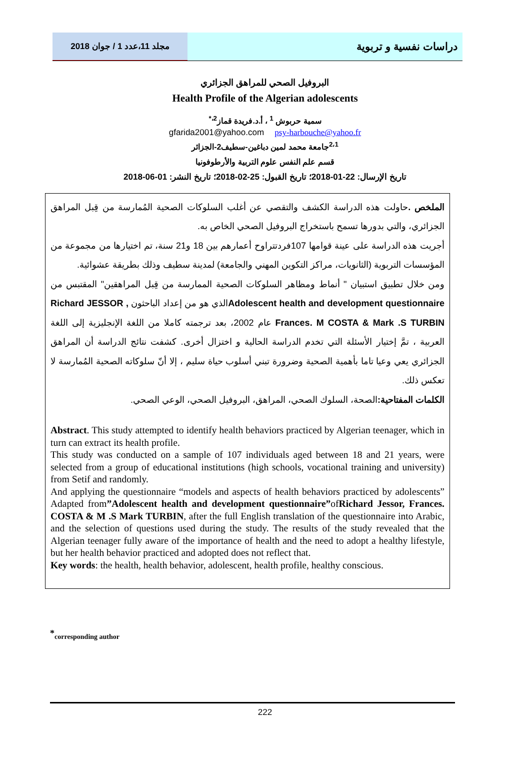مجلد 11،عدد 1 / جوان 2018
دراسات نفسية و تربوية
البروفيل الصحي للمراهق الجزائري
Health Profile of the Algerian adolescents
سمية حربوش <sup>1</sup> ، أ.د.فريدة قماز<sup>2،*</sup>
gfarida2001@yahoo.com psy-harbouche@yahoo.fr
<sup>2،1</sup>جامعة محمد لمين دباغين-سطيف2-الجزائر
قسم علم النفس علوم التربية والأرطوفونيا
تاريخ الإرسال: 22-01-2018؛ تاريخ القبول: 25-02-2018؛ تاريخ النشر: 01-06-2018
الملخص . حاولت هذه الدراسة الكشف والتقصي عن أغلب السلوكات الصحية المُمارسة من قِبل المراهق الجزائري، والتي بدورها تسمح باستخراج البروفيل الصحي الخاص به.
أجريت هذه الدراسة على عينة قوامها 107فردتتراوح أعمارهم بين 18 و21 سنة، تم اختيارها من مجموعة من المؤسسات التربوية (الثانويات، مراكز التكوين المهني والجامعة) لمدينة سطيف وذلك بطريقة عشوائية.
ومن خلال تطبيق استبيان " أنماط ومظاهر السلوكات الصحية الممارسة من قِبل المراهقين" المقتبس من Adolescent health and development questionnaireالذي هو من إعداد الباحثون Richard JESSOR , Frances. M COSTA & Mark .S TURBIN عام 2002، بعد ترجمته كاملا من اللغة الإنجليزية إلى اللغة العربية ، تمَّ إختيار الأسئلة التي تخدم الدراسة الحالية و اختزال أخرى. كشفت نتائج الدراسة أن المراهق الجزائري يعي وعيا تاما بأهمية الصحية وضرورة تبني أسلوب حياة سليم ، إلا أنّ سلوكاته الصحية المُمارسة لا تعكس ذلك.
الكلمات المفتاحية: الصحة، السلوك الصحي، المراهق، البروفيل الصحي، الوعي الصحي.
Abstract. This study attempted to identify health behaviors practiced by Algerian teenager, which in turn can extract its health profile.
This study was conducted on a sample of 107 individuals aged between 18 and 21 years, were selected from a group of educational institutions (high schools, vocational training and university) from Setif and randomly.
And applying the questionnaire “models and aspects of health behaviors practiced by adolescents” Adapted from”Adolescent health and development questionnaire”ofRichard Jessor, Frances. COSTA & M .S Mark TURBIN, after the full English translation of the questionnaire into Arabic, and the selection of questions used during the study. The results of the study revealed that the Algerian teenager fully aware of the importance of health and the need to adopt a healthy lifestyle, but her health behavior practiced and adopted does not reflect that.
Key words: the health, health behavior, adolescent, health profile, healthy conscious.
<sup>*</sup> corresponding author
222